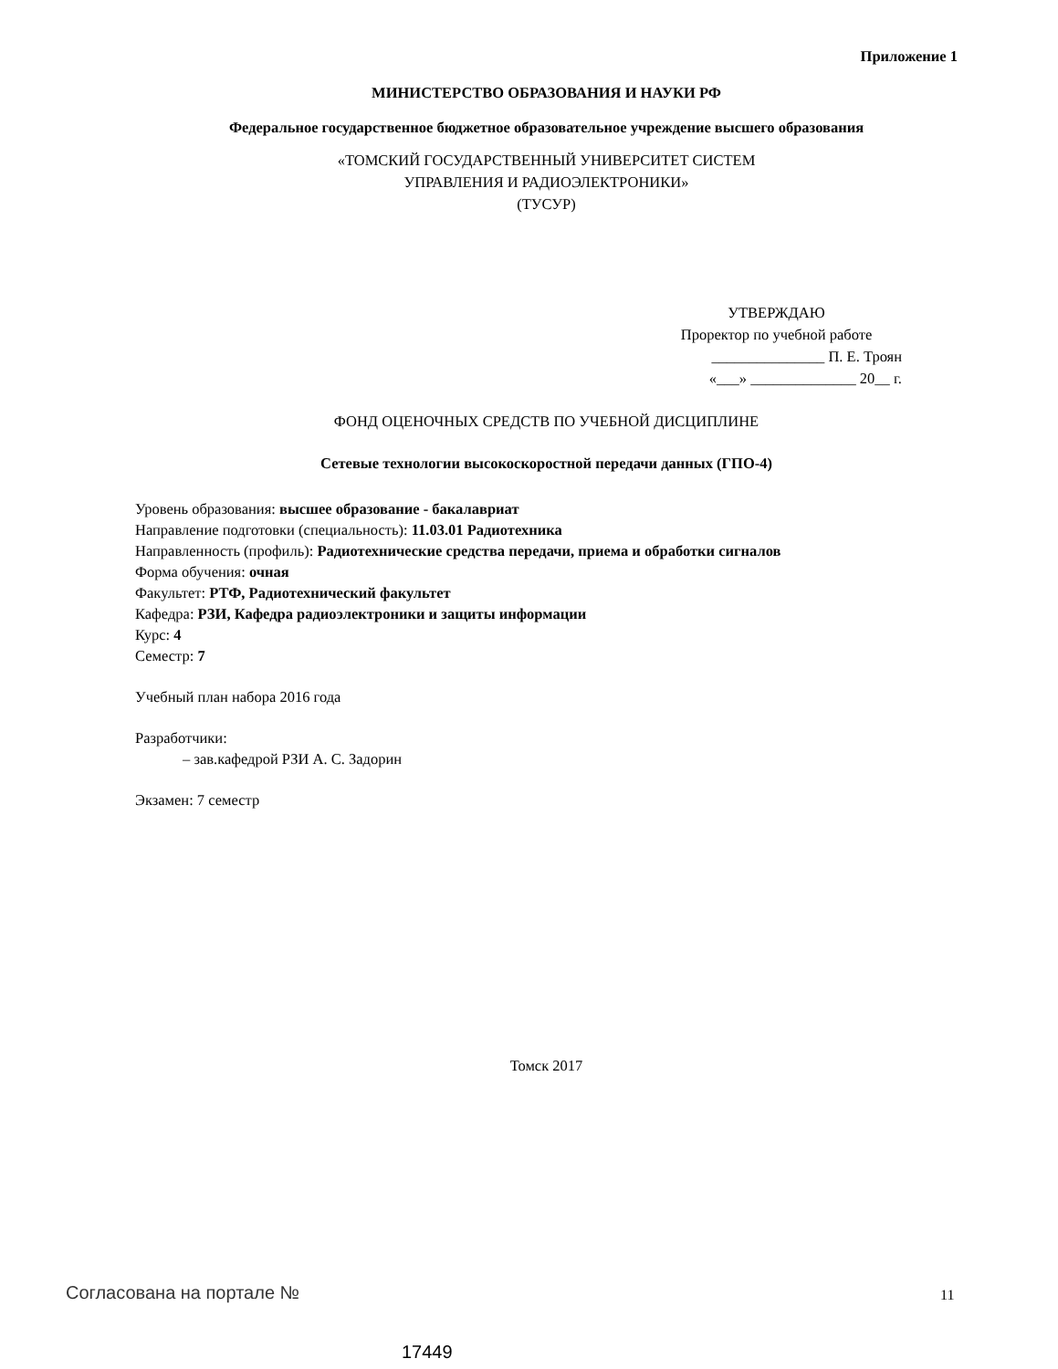Приложение 1
МИНИСТЕРСТВО ОБРАЗОВАНИЯ И НАУКИ РФ
Федеральное государственное бюджетное образовательное учреждение высшего образования
«ТОМСКИЙ ГОСУДАРСТВЕННЫЙ УНИВЕРСИТЕТ СИСТЕМ
УПРАВЛЕНИЯ И РАДИОЭЛЕКТРОНИКИ»
(ТУСУР)
УТВЕРЖДАЮ
Проректор по учебной работе
_______________ П. Е. Троян
«___» ______________ 20__ г.
ФОНД ОЦЕНОЧНЫХ СРЕДСТВ ПО УЧЕБНОЙ ДИСЦИПЛИНЕ
Сетевые технологии высокоскоростной передачи данных (ГПО-4)
Уровень образования: высшее образование - бакалавриат
Направление подготовки (специальность): 11.03.01 Радиотехника
Направленность (профиль): Радиотехнические средства передачи, приема и обработки сигналов
Форма обучения: очная
Факультет: РТФ, Радиотехнический факультет
Кафедра: РЗИ, Кафедра радиоэлектроники и защиты информации
Курс: 4
Семестр: 7
Учебный план набора 2016 года
Разработчики:
– зав.кафедрой РЗИ А. С. Задорин
Экзамен: 7 семестр
Томск 2017
Согласована на портале № 11
17449